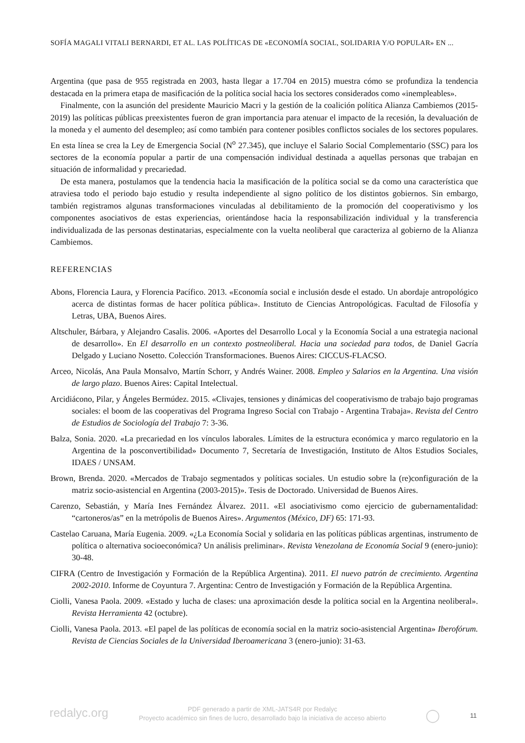SOFÍA MAGALI VITALI BERNARDI, ET AL. LAS POLÍTICAS DE «ECONOMÍA SOCIAL, SOLIDARIA Y/O POPULAR» EN ...
Argentina (que pasa de 955 registrada en 2003, hasta llegar a 17.704 en 2015) muestra cómo se profundiza la tendencia destacada en la primera etapa de masificación de la política social hacia los sectores considerados como «inempleables».
Finalmente, con la asunción del presidente Mauricio Macri y la gestión de la coalición política Alianza Cambiemos (2015- 2019) las políticas públicas preexistentes fueron de gran importancia para atenuar el impacto de la recesión, la devaluación de la moneda y el aumento del desempleo; así como también para contener posibles conflictos sociales de los sectores populares. En esta línea se crea la Ley de Emergencia Social (N<sup>o</sup> 27.345), que incluye el Salario Social Complementario (SSC) para los sectores de la economía popular a partir de una compensación individual destinada a aquellas personas que trabajan en situación de informalidad y precariedad.
De esta manera, postulamos que la tendencia hacia la masificación de la política social se da como una característica que atraviesa todo el periodo bajo estudio y resulta independiente al signo político de los distintos gobiernos. Sin embargo, también registramos algunas transformaciones vinculadas al debilitamiento de la promoción del cooperativismo y los componentes asociativos de estas experiencias, orientándose hacia la responsabilización individual y la transferencia individualizada de las personas destinatarias, especialmente con la vuelta neoliberal que caracteriza al gobierno de la Alianza Cambiemos.
REFERENCIAS
Abons, Florencia Laura, y Florencia Pacífico. 2013. «Economía social e inclusión desde el estado. Un abordaje antropológico acerca de distintas formas de hacer política pública». Instituto de Ciencias Antropológicas. Facultad de Filosofía y Letras, UBA, Buenos Aires.
Altschuler, Bárbara, y Alejandro Casalis. 2006. «Aportes del Desarrollo Local y la Economía Social a una estrategia nacional de desarrollo». En El desarrollo en un contexto postneoliberal. Hacia una sociedad para todos, de Daniel Gacría Delgado y Luciano Nosetto. Colección Transformaciones. Buenos Aires: CICCUS-FLACSO.
Arceo, Nicolás, Ana Paula Monsalvo, Martín Schorr, y Andrés Wainer. 2008. Empleo y Salarios en la Argentina. Una visión de largo plazo. Buenos Aires: Capital Intelectual.
Arcidiácono, Pilar, y Ángeles Bermúdez. 2015. «Clivajes, tensiones y dinámicas del cooperativismo de trabajo bajo programas sociales: el boom de las cooperativas del Programa Ingreso Social con Trabajo - Argentina Trabaja». Revista del Centro de Estudios de Sociología del Trabajo 7: 3-36.
Balza, Sonia. 2020. «La precariedad en los vínculos laborales. Límites de la estructura económica y marco regulatorio en la Argentina de la posconvertibilidad» Documento 7, Secretaría de Investigación, Instituto de Altos Estudios Sociales, IDAES / UNSAM.
Brown, Brenda. 2020. «Mercados de Trabajo segmentados y políticas sociales. Un estudio sobre la (re)configuración de la matriz socio-asistencial en Argentina (2003-2015)». Tesis de Doctorado. Universidad de Buenos Aires.
Carenzo, Sebastián, y María Ines Fernández Álvarez. 2011. «El asociativismo como ejercicio de gubernamentalidad: “cartoneros/as” en la metrópolis de Buenos Aires». Argumentos (México, DF) 65: 171-93.
Castelao Caruana, María Eugenia. 2009. «¿La Economía Social y solidaria en las políticas públicas argentinas, instrumento de política o alternativa socioeconómica? Un análisis preliminar». Revista Venezolana de Economía Social 9 (enero-junio): 30-48.
CIFRA (Centro de Investigación y Formación de la República Argentina). 2011. El nuevo patrón de crecimiento. Argentina 2002-2010. Informe de Coyuntura 7. Argentina: Centro de Investigación y Formación de la República Argentina.
Ciolli, Vanesa Paola. 2009. «Estado y lucha de clases: una aproximación desde la política social en la Argentina neoliberal». Revista Herramienta 42 (octubre).
Ciolli, Vanesa Paola. 2013. «El papel de las políticas de economía social en la matriz socio-asistencial Argentina» Iberofórum. Revista de Ciencias Sociales de la Universidad Iberoamericana 3 (enero-junio): 31-63.
redalyc.org
PDF generado a partir de XML-JATS4R por Redalyc
Proyecto académico sin fines de lucro, desarrollado bajo la iniciativa de acceso abierto
◯ 11